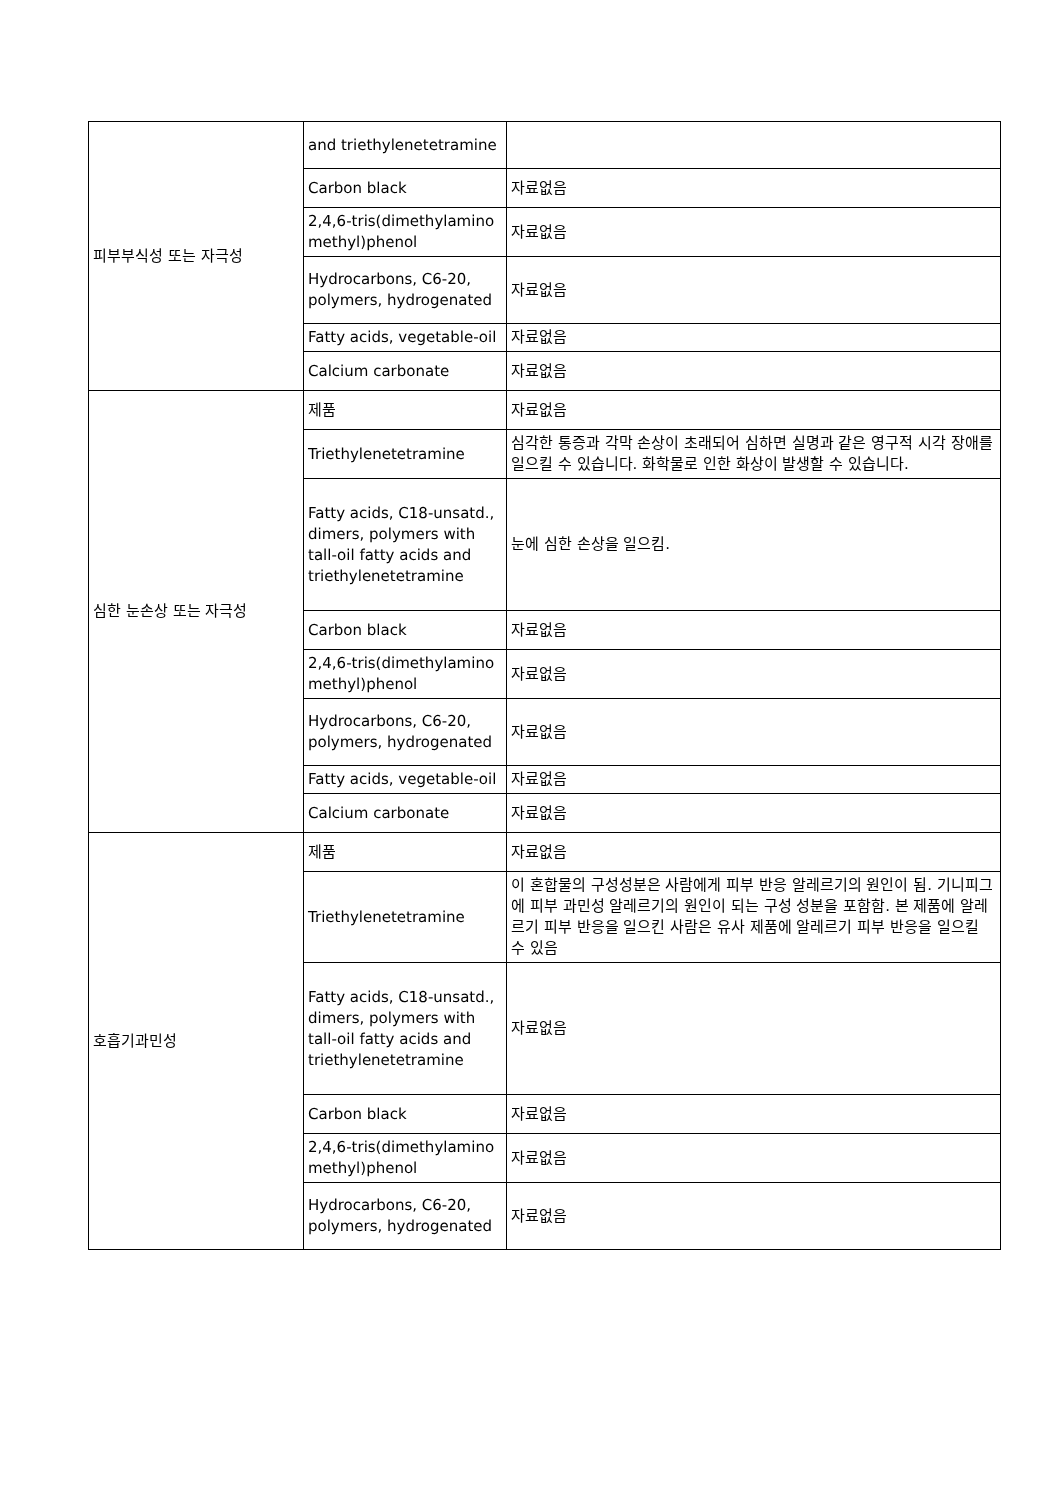| 피부부식성 또는 자극성 | and triethylenetetramine | |
| | Carbon black | 자료없음 |
| | 2,4,6-tris(dimethylamino methyl)phenol | 자료없음 |
| | Hydrocarbons, C6-20, polymers, hydrogenated | 자료없음 |
| | Fatty acids, vegetable-oil | 자료없음 |
| | Calcium carbonate | 자료없음 |
| 심한 눈손상 또는 자극성 | 제품 | 자료없음 |
| | Triethylenetetramine | 심각한 통증과 각막 손상이 초래되어 심하면 실명과 같은 영구적 시각 장애를 일으킬 수 있습니다. 화학물로 인한 화상이 발생할 수 있습니다. |
| | Fatty acids, C18-unsatd., dimers, polymers with tall-oil fatty acids and triethylenetetramine | 눈에 심한 손상을 일으킴. |
| | Carbon black | 자료없음 |
| | 2,4,6-tris(dimethylamino methyl)phenol | 자료없음 |
| | Hydrocarbons, C6-20, polymers, hydrogenated | 자료없음 |
| | Fatty acids, vegetable-oil | 자료없음 |
| | Calcium carbonate | 자료없음 |
| 호흡기과민성 | 제품 | 자료없음 |
| | Triethylenetetramine | 이 혼합물의 구성성분은 사람에게 피부 반응 알레르기의 원인이 됨. 기니피그에 피부 과민성 알레르기의 원인이 되는 구성 성분을 포함함. 본 제품에 알레르기 피부 반응을 일으킨 사람은 유사 제품에 알레르기 피부 반응을 일으킬 수 있음 |
| | Fatty acids, C18-unsatd., dimers, polymers with tall-oil fatty acids and triethylenetetramine | 자료없음 |
| | Carbon black | 자료없음 |
| | 2,4,6-tris(dimethylamino methyl)phenol | 자료없음 |
| | Hydrocarbons, C6-20, polymers, hydrogenated | 자료없음 |